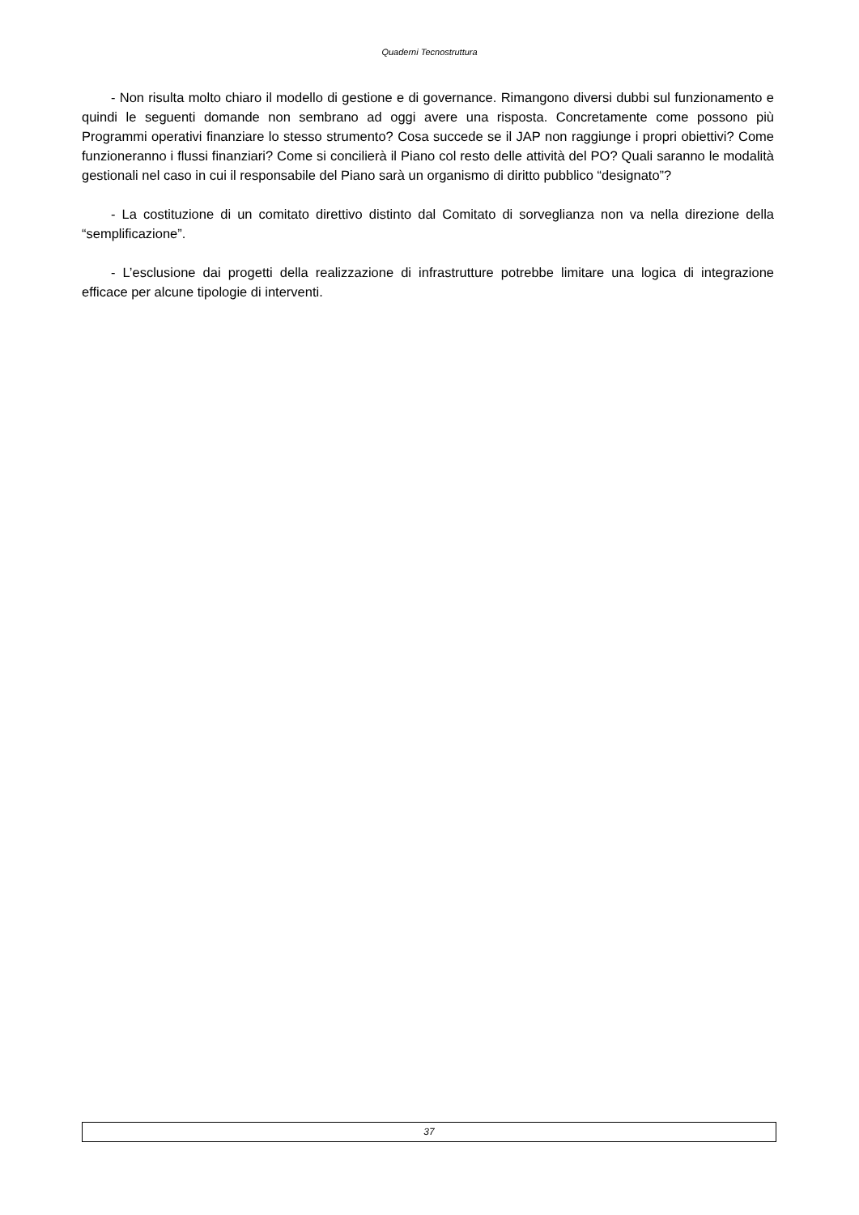Quaderni Tecnostruttura
- Non risulta molto chiaro il modello di gestione e di governance. Rimangono diversi dubbi sul funzionamento e quindi le seguenti domande non sembrano ad oggi avere una risposta. Concretamente come possono più Programmi operativi finanziare lo stesso strumento? Cosa succede se il JAP non raggiunge i propri obiettivi? Come funzioneranno i flussi finanziari? Come si concilierà il Piano col resto delle attività del PO? Quali saranno le modalità gestionali nel caso in cui il responsabile del Piano sarà un organismo di diritto pubblico “designato”?
- La costituzione di un comitato direttivo distinto dal Comitato di sorveglianza non va nella direzione della “semplificazione”.
- L’esclusione dai progetti della realizzazione di infrastrutture potrebbe limitare una logica di integrazione efficace per alcune tipologie di interventi.
37